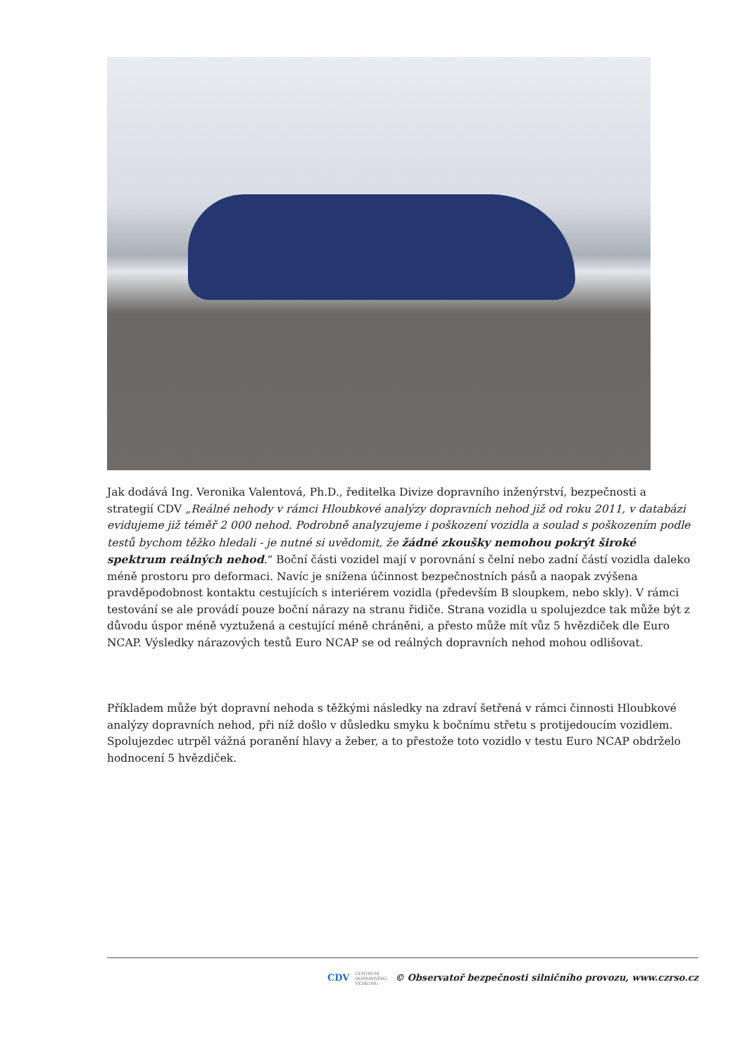Jak dodává Ing. Veronika Valentová, Ph.D., ředitelka Divize dopravního inženýrství, bezpečnosti a strategií CDV „Reálné nehody v rámci Hloubkové analýzy dopravních nehod již od roku 2011, v databázi evidujeme již téměř 2 000 nehod. Podrobně analyzujeme i poškození vozidla a soulad s poškozením podle testů bychom těžko hledali - je nutné si uvědomit, že žádné zkoušky nemohou pokrýt široké spektrum reálných nehod.“ Boční části vozidel mají v porovnání s čelní nebo zadní částí vozidla daleko méně prostoru pro deformaci. Navíc je snížena účinnost bezpečnostních pásů a naopak zvýšena pravděpodobnost kontaktu cestujících s interiérem vozidla (především B sloupkem, nebo skly). V rámci testování se ale provádí pouze boční nárazy na stranu řidiče. Strana vozidla u spolujezdce tak může být z důvodu úspor méně vyztužená a cestující méně chráněni, a přesto může mít vůz 5 hvězdiček dle Euro NCAP. Výsledky nárazových testů Euro NCAP se od reálných dopravních nehod mohou odlišovat.
Příkladem může být dopravní nehoda s těžkými následky na zdraví šetřená v rámci činnosti Hloubkové analýzy dopravních nehod, při níž došlo v důsledku smyku k bočnímu střetu s protijedoucím vozidlem. Spolujezdec utrpěl vážná poranění hlavy a žeber, a to přestože toto vozidlo v testu Euro NCAP obdrželo hodnocení 5 hvězdiček.
CDV CENTRUM
DOPRAVNÍHO
VÝZKUMU © Observatoř bezpečnosti silničního provozu, www.czrso.cz